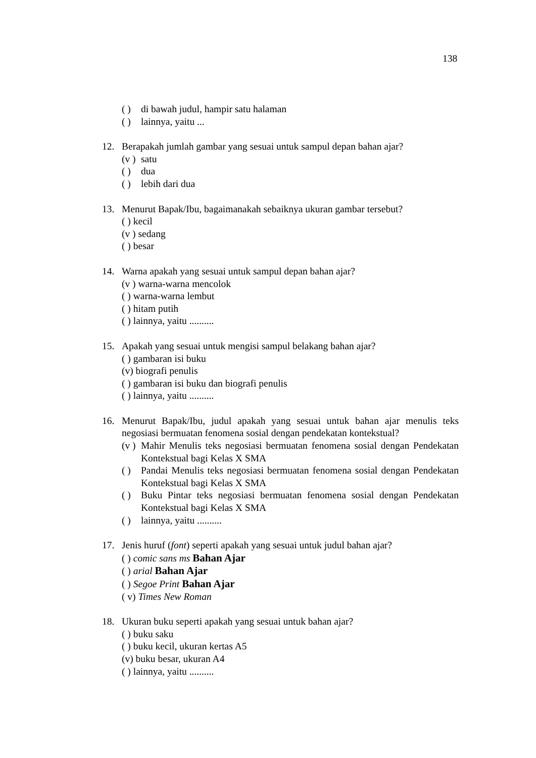138
( ) di bawah judul, hampir satu halaman
( ) lainnya, yaitu ...
12. Berapakah jumlah gambar yang sesuai untuk sampul depan bahan ajar?
(v ) satu
( ) dua
( ) lebih dari dua
13. Menurut Bapak/Ibu, bagaimanakah sebaiknya ukuran gambar tersebut?
( ) kecil
(v ) sedang
( ) besar
14. Warna apakah yang sesuai untuk sampul depan bahan ajar?
(v ) warna-warna mencolok
( ) warna-warna lembut
( ) hitam putih
( ) lainnya, yaitu ..........
15. Apakah yang sesuai untuk mengisi sampul belakang bahan ajar?
( ) gambaran isi buku
(v) biografi penulis
( ) gambaran isi buku dan biografi penulis
( ) lainnya, yaitu ..........
16. Menurut Bapak/Ibu, judul apakah yang sesuai untuk bahan ajar menulis teks negosiasi bermuatan fenomena sosial dengan pendekatan kontekstual?
(v ) Mahir Menulis teks negosiasi bermuatan fenomena sosial dengan Pendekatan Kontekstual bagi Kelas X SMA
( ) Pandai Menulis teks negosiasi bermuatan fenomena sosial dengan Pendekatan Kontekstual bagi Kelas X SMA
( ) Buku Pintar teks negosiasi bermuatan fenomena sosial dengan Pendekatan Kontekstual bagi Kelas X SMA
( ) lainnya, yaitu ..........
17. Jenis huruf (font) seperti apakah yang sesuai untuk judul bahan ajar?
( ) comic sans ms Bahan Ajar
( ) arial Bahan Ajar
( ) Segoe Print Bahan Ajar
( v) Times New Roman
18. Ukuran buku seperti apakah yang sesuai untuk bahan ajar?
( ) buku saku
( ) buku kecil, ukuran kertas A5
(v) buku besar, ukuran A4
( ) lainnya, yaitu ..........